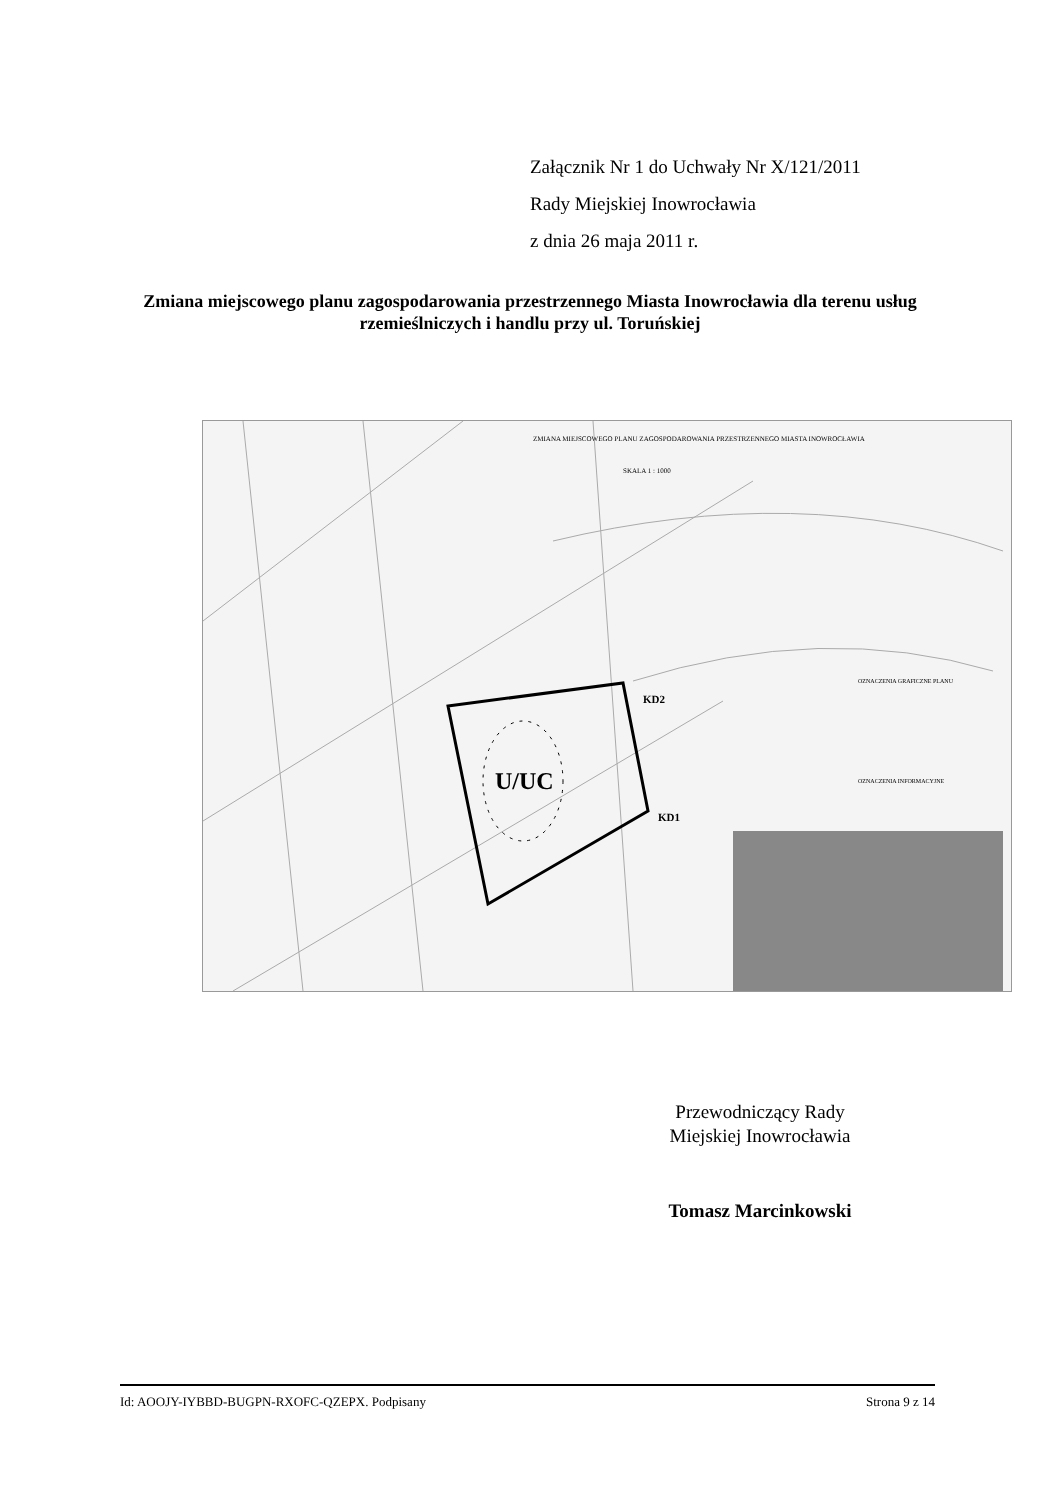Załącznik Nr 1 do Uchwały Nr X/121/2011
Rady Miejskiej Inowrocławia
z dnia 26 maja 2011 r.
Zmiana miejscowego planu zagospodarowania przestrzennego Miasta Inowrocławia dla terenu usług rzemieślniczych i handlu przy ul. Toruńskiej
U/UC
KD2
KD1
ZMIANA MIEJSCOWEGO PLANU ZAGOSPODAROWANIA PRZESTRZENNEGO MIASTA INOWROCŁAWIA
SKALA 1 : 1000
OZNACZENIA GRAFICZNE PLANU
OZNACZENIA INFORMACYJNE
Przewodniczący Rady
Miejskiej Inowrocławia
Tomasz Marcinkowski
Id: AOOJY-IYBBD-BUGPN-RXOFC-QZEPX. Podpisany Strona 9 z 14